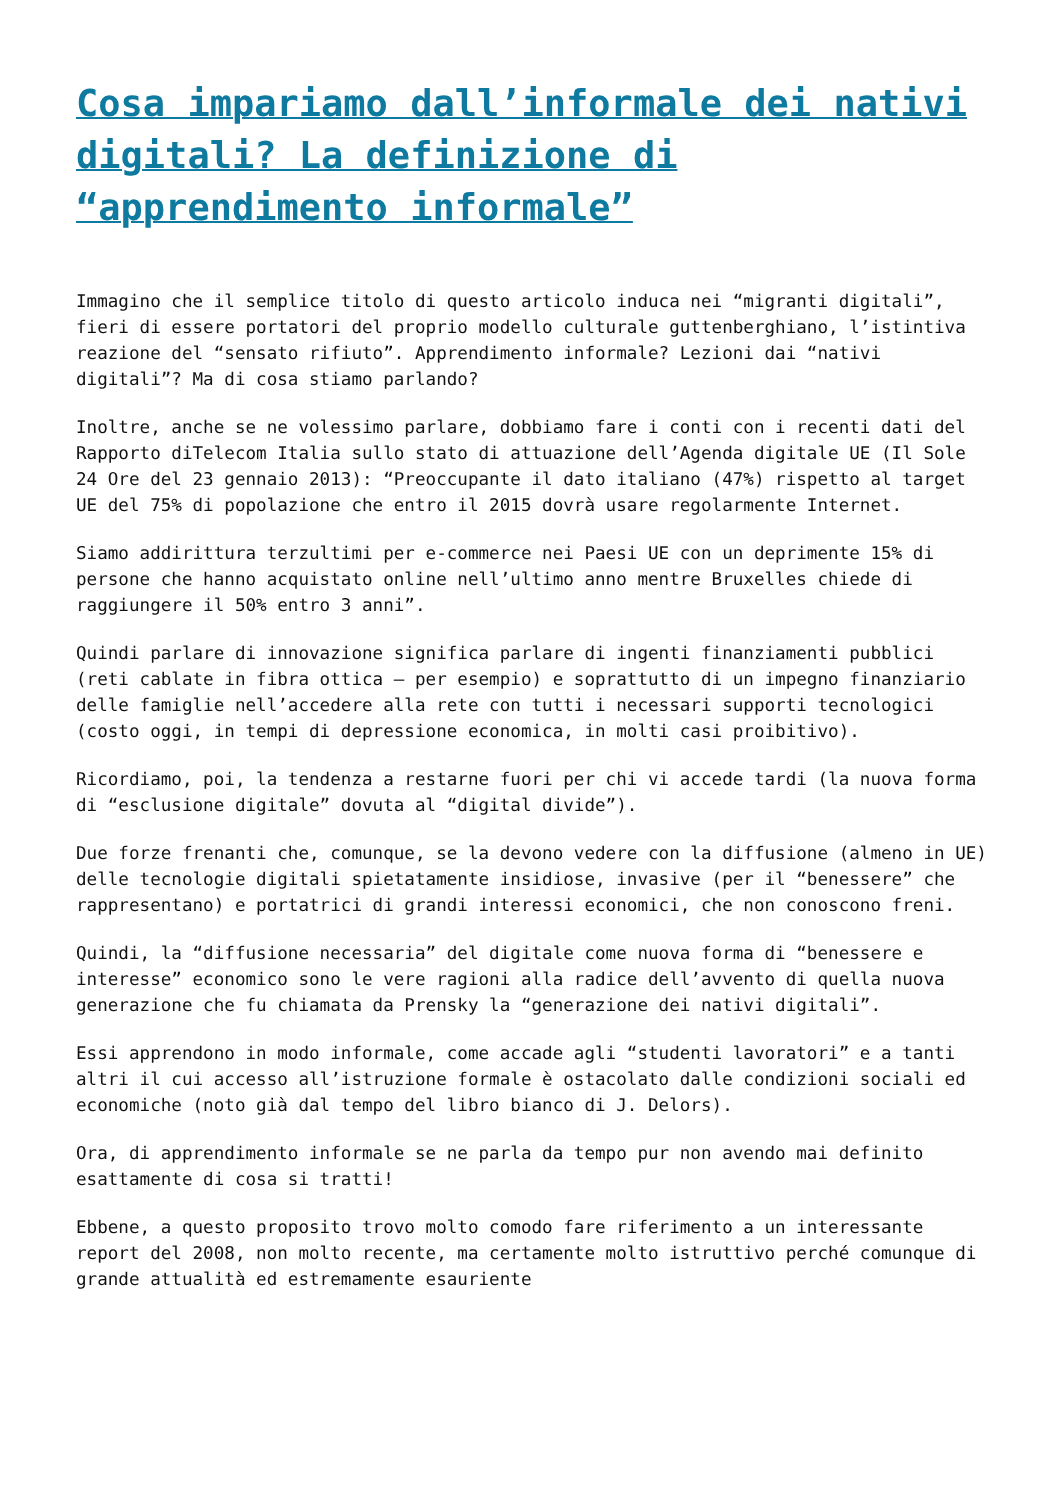Cosa impariamo dall’informale dei nativi digitali? La definizione di “apprendimento informale”
Immagino che il semplice titolo di questo articolo induca nei “migranti digitali”, fieri di essere portatori del proprio modello culturale guttenberghiano, l’istintiva reazione del “sensato rifiuto”. Apprendimento informale? Lezioni dai “nativi digitali”? Ma di cosa stiamo parlando?
Inoltre, anche se ne volessimo parlare, dobbiamo fare i conti con i recenti dati del Rapporto diTelecom Italia sullo stato di attuazione dell’Agenda digitale UE (Il Sole 24 Ore del 23 gennaio 2013): “Preoccupante il dato italiano (47%) rispetto al target UE del 75% di popolazione che entro il 2015 dovrà usare regolarmente Internet.
Siamo addirittura terzultimi per e-commerce nei Paesi UE con un deprimente 15% di persone che hanno acquistato online nell’ultimo anno mentre Bruxelles chiede di raggiungere il 50% entro 3 anni”.
Quindi parlare di innovazione significa parlare di ingenti finanziamenti pubblici (reti cablate in fibra ottica – per esempio) e soprattutto di un impegno finanziario delle famiglie nell’accedere alla rete con tutti i necessari supporti tecnologici (costo oggi, in tempi di depressione economica, in molti casi proibitivo).
Ricordiamo, poi, la tendenza a restarne fuori per chi vi accede tardi (la nuova forma di “esclusione digitale” dovuta al “digital divide”).
Due forze frenanti che, comunque, se la devono vedere con la diffusione (almeno in UE) delle tecnologie digitali spietatamente insidiose, invasive (per il “benessere” che rappresentano) e portatrici di grandi interessi economici, che non conoscono freni.
Quindi, la “diffusione necessaria” del digitale come nuova forma di “benessere e interesse” economico sono le vere ragioni alla radice dell’avvento di quella nuova generazione che fu chiamata da Prensky la “generazione dei nativi digitali”.
Essi apprendono in modo informale, come accade agli “studenti lavoratori” e a tanti altri il cui accesso all’istruzione formale è ostacolato dalle condizioni sociali ed economiche (noto già dal tempo del libro bianco di J. Delors).
Ora, di apprendimento informale se ne parla da tempo pur non avendo mai definito esattamente di cosa si tratti!
Ebbene, a questo proposito trovo molto comodo fare riferimento a un interessante report del 2008, non molto recente, ma certamente molto istruttivo perché comunque di grande attualità ed estremamente esauriente